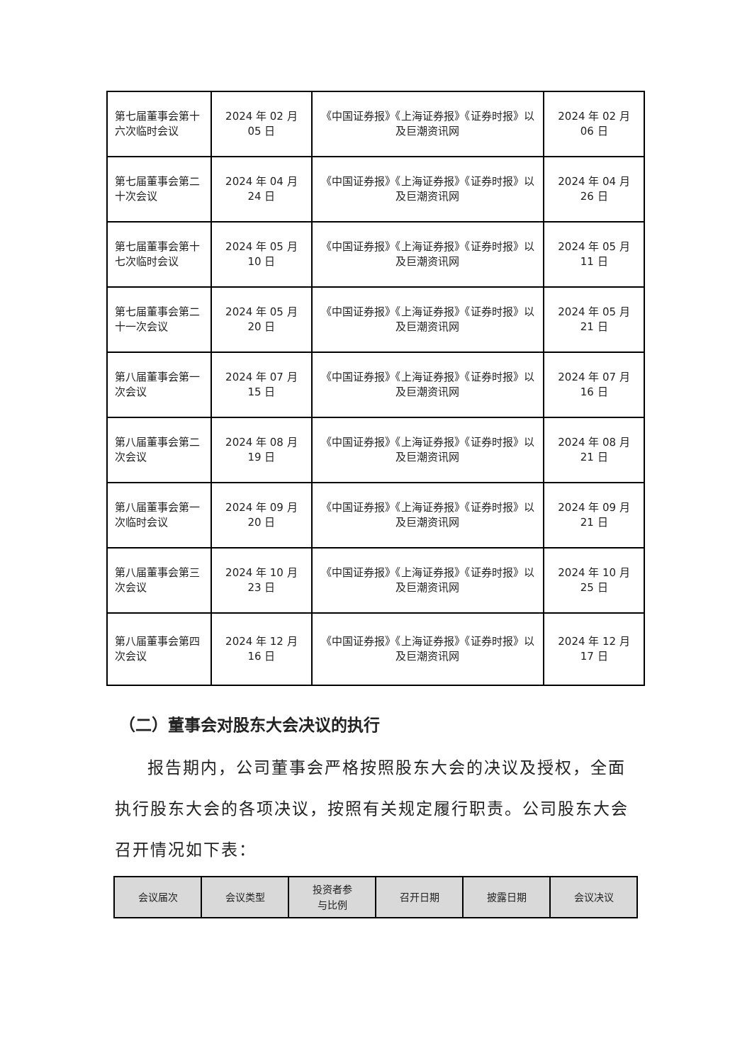| 第七届董事会第十六次临时会议 | 2024 年 02 月 05 日 | 《中国证券报》《上海证券报》《证券时报》以及巨潮资讯网 | 2024 年 02 月 06 日 |
| 第七届董事会第二十次会议 | 2024 年 04 月 24 日 | 《中国证券报》《上海证券报》《证券时报》以及巨潮资讯网 | 2024 年 04 月 26 日 |
| 第七届董事会第十七次临时会议 | 2024 年 05 月 10 日 | 《中国证券报》《上海证券报》《证券时报》以及巨潮资讯网 | 2024 年 05 月 11 日 |
| 第七届董事会第二十一次会议 | 2024 年 05 月 20 日 | 《中国证券报》《上海证券报》《证券时报》以及巨潮资讯网 | 2024 年 05 月 21 日 |
| 第八届董事会第一次会议 | 2024 年 07 月 15 日 | 《中国证券报》《上海证券报》《证券时报》以及巨潮资讯网 | 2024 年 07 月 16 日 |
| 第八届董事会第二次会议 | 2024 年 08 月 19 日 | 《中国证券报》《上海证券报》《证券时报》以及巨潮资讯网 | 2024 年 08 月 21 日 |
| 第八届董事会第一次临时会议 | 2024 年 09 月 20 日 | 《中国证券报》《上海证券报》《证券时报》以及巨潮资讯网 | 2024 年 09 月 21 日 |
| 第八届董事会第三次会议 | 2024 年 10 月 23 日 | 《中国证券报》《上海证券报》《证券时报》以及巨潮资讯网 | 2024 年 10 月 25 日 |
| 第八届董事会第四次会议 | 2024 年 12 月 16 日 | 《中国证券报》《上海证券报》《证券时报》以及巨潮资讯网 | 2024 年 12 月 17 日 |
（二）董事会对股东大会决议的执行
报告期内，公司董事会严格按照股东大会的决议及授权，全面执行股东大会的各项决议，按照有关规定履行职责。公司股东大会召开情况如下表：
| 会议届次 | 会议类型 | 投资者参 与比例 | 召开日期 | 披露日期 | 会议决议 |
| --- | --- | --- | --- | --- | --- |